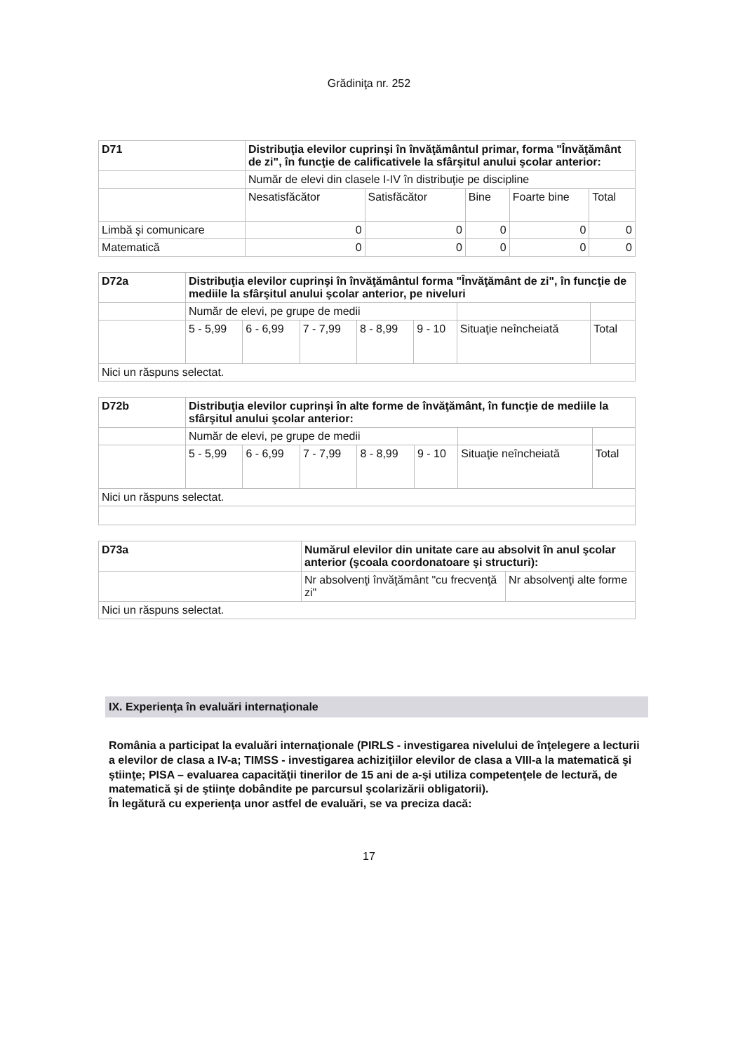Grădiniţa nr. 252
| D71 | Distribuţia elevilor cuprinşi în învăţământul primar, forma "Învăţământ de zi", în funcţie de calificativele la sfârşitul anului şcolar anterior: | | | | |
| | Număr de elevi din clasele I-IV în distribuţie pe discipline | | | | |
| | Nesatisfăcător | Satisfăcător | Bine | Foarte bine | Total |
| Limbă şi comunicare | 0 | 0 | 0 | 0 | 0 |
| Matematică | 0 | 0 | 0 | 0 | 0 |
| D72a | Distribuţia elevilor cuprinşi în învăţământul forma "Învăţământ de zi", în funcţie de mediile la sfârşitul anului şcolar anterior, pe niveluri | | | | | | |
| | Număr de elevi, pe grupe de medii | | | | | | |
| | 5 - 5,99 | 6 - 6,99 | 7 - 7,99 | 8 - 8,99 | 9 - 10 | Situaţie neîncheiată | Total |
| Nici un răspuns selectat. | | | | | | | |
| D72b | Distribuţia elevilor cuprinşi în alte forme de învăţământ, în funcţie de mediile la sfârşitul anului şcolar anterior: | | | | | | |
| | Număr de elevi, pe grupe de medii | | | | | | |
| | 5 - 5,99 | 6 - 6,99 | 7 - 7,99 | 8 - 8,99 | 9 - 10 | Situaţie neîncheiată | Total |
| Nici un răspuns selectat. | | | | | | | |
| D73a | Numărul elevilor din unitate care au absolvit în anul şcolar anterior (şcoala coordonatoare şi structuri): | |
| | Nr absolvenţi învăţământ "cu frecvenţă zi" | Nr absolvenţi alte forme |
| Nici un răspuns selectat. | | |
IX. Experienţa în evaluări internaţionale
România a participat la evaluări internaţionale (PIRLS - investigarea nivelului de înţelegere a lecturii a elevilor de clasa a IV-a; TIMSS - investigarea achiziţiilor elevilor de clasa a VIII-a la matematică şi ştiinţe; PISA – evaluarea capacităţii tinerilor de 15 ani de a-şi utiliza competenţele de lectură, de matematică şi de ştiinţe dobândite pe parcursul şcolarizării obligatorii).
În legătură cu experienţa unor astfel de evaluări, se va preciza dacă:
17